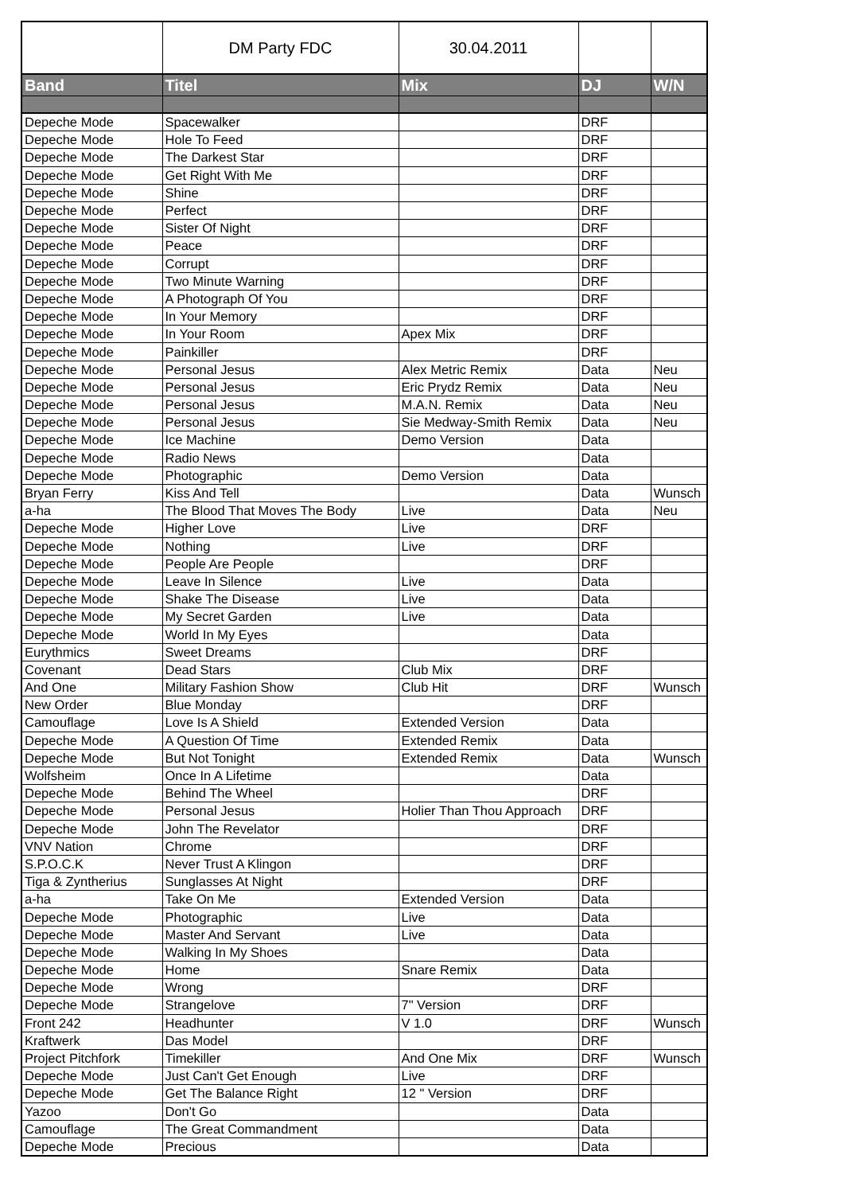| | DM Party FDC | 30.04.2011 | | |
| Band | Titel | Mix | DJ | W/N |
| Depeche Mode | Spacewalker | | DRF | |
| Depeche Mode | Hole To Feed | | DRF | |
| Depeche Mode | The Darkest Star | | DRF | |
| Depeche Mode | Get Right With Me | | DRF | |
| Depeche Mode | Shine | | DRF | |
| Depeche Mode | Perfect | | DRF | |
| Depeche Mode | Sister Of Night | | DRF | |
| Depeche Mode | Peace | | DRF | |
| Depeche Mode | Corrupt | | DRF | |
| Depeche Mode | Two Minute Warning | | DRF | |
| Depeche Mode | A Photograph Of You | | DRF | |
| Depeche Mode | In Your Memory | | DRF | |
| Depeche Mode | In Your Room | Apex Mix | DRF | |
| Depeche Mode | Painkiller | | DRF | |
| Depeche Mode | Personal Jesus | Alex Metric Remix | Data | Neu |
| Depeche Mode | Personal Jesus | Eric Prydz Remix | Data | Neu |
| Depeche Mode | Personal Jesus | M.A.N. Remix | Data | Neu |
| Depeche Mode | Personal Jesus | Sie Medway-Smith Remix | Data | Neu |
| Depeche Mode | Ice Machine | Demo Version | Data | |
| Depeche Mode | Radio News | | Data | |
| Depeche Mode | Photographic | Demo Version | Data | |
| Bryan Ferry | Kiss And Tell | | Data | Wunsch |
| a-ha | The Blood That Moves The Body | Live | Data | Neu |
| Depeche Mode | Higher Love | Live | DRF | |
| Depeche Mode | Nothing | Live | DRF | |
| Depeche Mode | People Are People | | DRF | |
| Depeche Mode | Leave In Silence | Live | Data | |
| Depeche Mode | Shake The Disease | Live | Data | |
| Depeche Mode | My Secret Garden | Live | Data | |
| Depeche Mode | World In My Eyes | | Data | |
| Eurythmics | Sweet Dreams | | DRF | |
| Covenant | Dead Stars | Club Mix | DRF | |
| And One | Military Fashion Show | Club Hit | DRF | Wunsch |
| New Order | Blue Monday | | DRF | |
| Camouflage | Love Is A Shield | Extended Version | Data | |
| Depeche Mode | A Question Of Time | Extended Remix | Data | |
| Depeche Mode | But Not Tonight | Extended Remix | Data | Wunsch |
| Wolfsheim | Once In A Lifetime | | Data | |
| Depeche Mode | Behind The Wheel | | DRF | |
| Depeche Mode | Personal Jesus | Holier Than Thou Approach | DRF | |
| Depeche Mode | John The Revelator | | DRF | |
| VNV Nation | Chrome | | DRF | |
| S.P.O.C.K | Never Trust A Klingon | | DRF | |
| Tiga & Zyntherius | Sunglasses At Night | | DRF | |
| a-ha | Take On Me | Extended Version | Data | |
| Depeche Mode | Photographic | Live | Data | |
| Depeche Mode | Master And Servant | Live | Data | |
| Depeche Mode | Walking In My Shoes | | Data | |
| Depeche Mode | Home | Snare Remix | Data | |
| Depeche Mode | Wrong | | DRF | |
| Depeche Mode | Strangelove | 7" Version | DRF | |
| Front 242 | Headhunter | V 1.0 | DRF | Wunsch |
| Kraftwerk | Das Model | | DRF | |
| Project Pitchfork | Timekiller | And One Mix | DRF | Wunsch |
| Depeche Mode | Just Can't Get Enough | Live | DRF | |
| Depeche Mode | Get The Balance Right | 12 " Version | DRF | |
| Yazoo | Don't Go | | Data | |
| Camouflage | The Great Commandment | | Data | |
| Depeche Mode | Precious | | Data | |